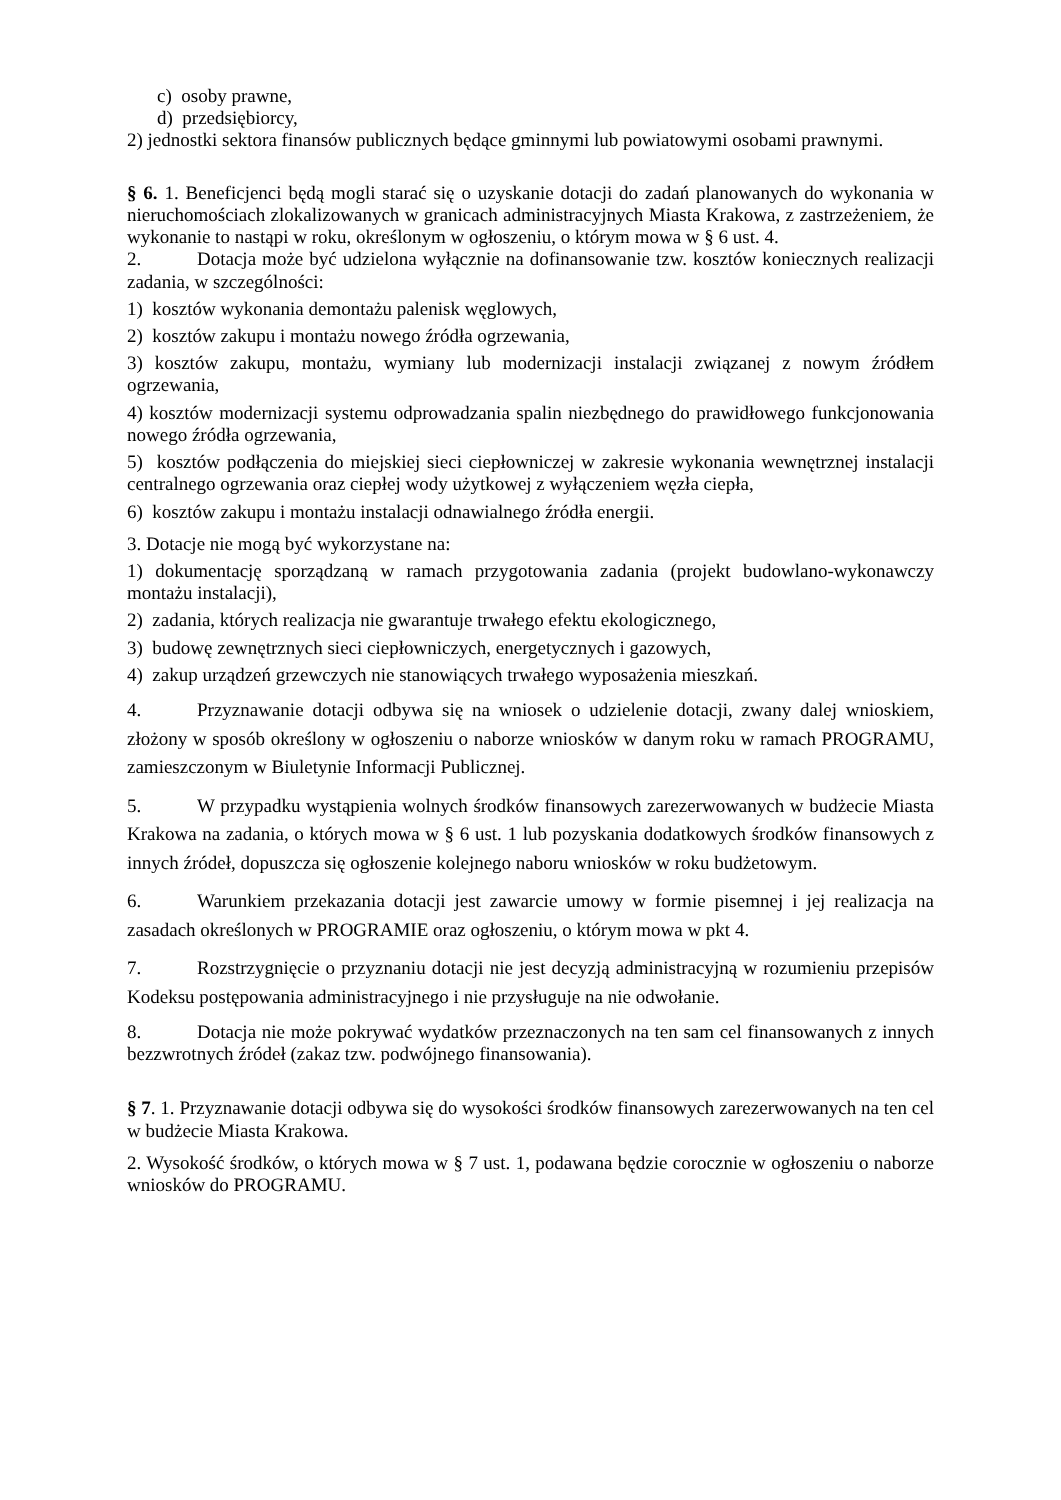c) osoby prawne,
d) przedsiębiorcy,
2) jednostki sektora finansów publicznych będące gminnymi lub powiatowymi osobami prawnymi.
§ 6. 1. Beneficjenci będą mogli starać się o uzyskanie dotacji do zadań planowanych do wykonania w nieruchomościach zlokalizowanych w granicach administracyjnych Miasta Krakowa, z zastrzeżeniem, że wykonanie to nastąpi w roku, określonym w ogłoszeniu, o którym mowa w § 6 ust. 4.
2. Dotacja może być udzielona wyłącznie na dofinansowanie tzw. kosztów koniecznych realizacji zadania, w szczególności:
1) kosztów wykonania demontażu palenisk węglowych,
2) kosztów zakupu i montażu nowego źródła ogrzewania,
3) kosztów zakupu, montażu, wymiany lub modernizacji instalacji związanej z nowym źródłem ogrzewania,
4) kosztów modernizacji systemu odprowadzania spalin niezbędnego do prawidłowego funkcjonowania nowego źródła ogrzewania,
5) kosztów podłączenia do miejskiej sieci ciepłowniczej w zakresie wykonania wewnętrznej instalacji centralnego ogrzewania oraz ciepłej wody użytkowej z wyłączeniem węzła ciepła,
6) kosztów zakupu i montażu instalacji odnawialnego źródła energii.
3. Dotacje nie mogą być wykorzystane na:
1) dokumentację sporządzaną w ramach przygotowania zadania (projekt budowlano-wykonawczy montażu instalacji),
2) zadania, których realizacja nie gwarantuje trwałego efektu ekologicznego,
3) budowę zewnętrznych sieci ciepłowniczych, energetycznych i gazowych,
4) zakup urządzeń grzewczych nie stanowiących trwałego wyposażenia mieszkań.
4. Przyznawanie dotacji odbywa się na wniosek o udzielenie dotacji, zwany dalej wnioskiem, złożony w sposób określony w ogłoszeniu o naborze wniosków w danym roku w ramach PROGRAMU, zamieszczonym w Biuletynie Informacji Publicznej.
5. W przypadku wystąpienia wolnych środków finansowych zarezerwowanych w budżecie Miasta Krakowa na zadania, o których mowa w § 6 ust. 1 lub pozyskania dodatkowych środków finansowych z innych źródeł, dopuszcza się ogłoszenie kolejnego naboru wniosków w roku budżetowym.
6. Warunkiem przekazania dotacji jest zawarcie umowy w formie pisemnej i jej realizacja na zasadach określonych w PROGRAMIE oraz ogłoszeniu, o którym mowa w pkt 4.
7. Rozstrzygnięcie o przyznaniu dotacji nie jest decyzją administracyjną w rozumieniu przepisów Kodeksu postępowania administracyjnego i nie przysługuje na nie odwołanie.
8. Dotacja nie może pokrywać wydatków przeznaczonych na ten sam cel finansowanych z innych bezzwrotnych źródeł (zakaz tzw. podwójnego finansowania).
§ 7. 1. Przyznawanie dotacji odbywa się do wysokości środków finansowych zarezerwowanych na ten cel w budżecie Miasta Krakowa.
2. Wysokość środków, o których mowa w § 7 ust. 1, podawana będzie corocznie w ogłoszeniu o naborze wniosków do PROGRAMU.